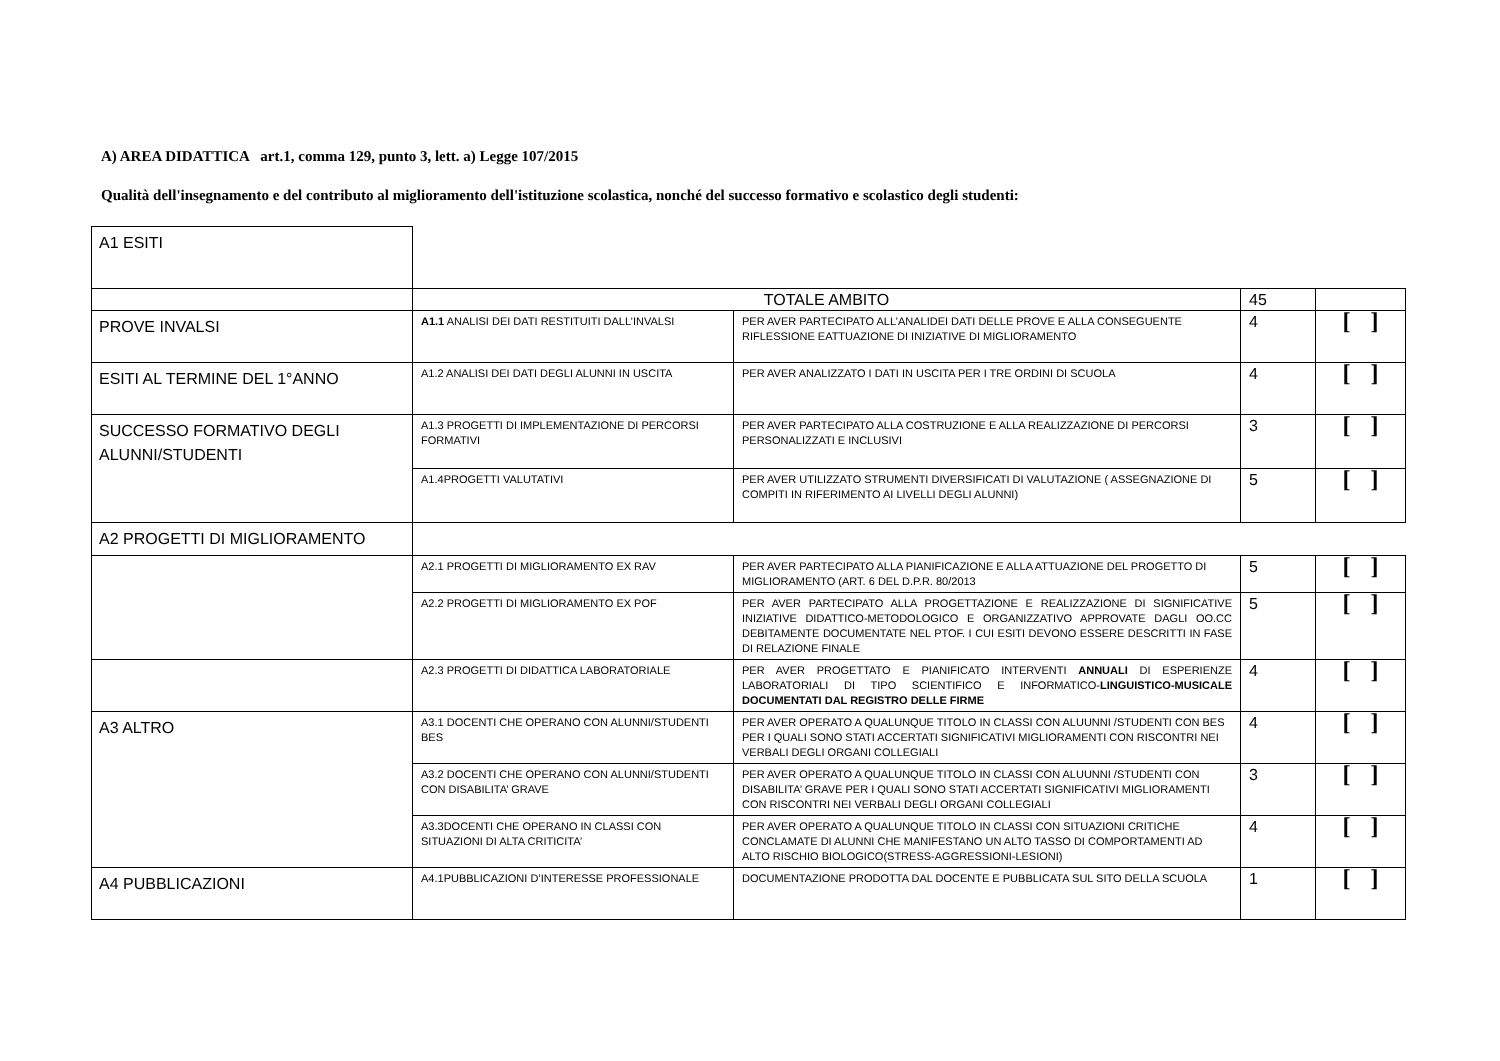A) AREA DIDATTICA art.1, comma 129, punto 3, lett. a) Legge 107/2015
Qualità dell'insegnamento e del contributo al miglioramento dell'istituzione scolastica, nonché del successo formativo e scolastico degli studenti:
| A1 ESITI | | | | |
| | TOTALE AMBITO | | 45 | |
| PROVE INVALSI | A1.1 ANALISI DEI DATI RESTITUITI DALL’INVALSI | PER AVER PARTECIPATO ALL’ANALIDEI DATI DELLE PROVE E ALLA CONSEGUENTE RIFLESSIONE EATTUAZIONE DI INIZIATIVE DI MIGLIORAMENTO | 4 | [ ] |
| ESITI AL TERMINE DEL 1°ANNO | A1.2 ANALISI DEI DATI DEGLI ALUNNI IN USCITA | PER AVER ANALIZZATO I DATI IN USCITA PER I TRE ORDINI DI SCUOLA | 4 | [ ] |
| SUCCESSO FORMATIVO DEGLI ALUNNI/STUDENTI | A1.3 PROGETTI DI IMPLEMENTAZIONE DI PERCORSI FORMATIVI | PER AVER PARTECIPATO ALLA COSTRUZIONE E ALLA REALIZZAZIONE DI PERCORSI PERSONALIZZATI E INCLUSIVI | 3 | [ ] |
| | A1.4PROGETTI VALUTATIVI | PER AVER UTILIZZATO STRUMENTI DIVERSIFICATI DI VALUTAZIONE ( ASSEGNAZIONE DI COMPITI IN RIFERIMENTO AI LIVELLI DEGLI ALUNNI) | 5 | [ ] |
| A2 PROGETTI DI MIGLIORAMENTO | | | | |
| | A2.1 PROGETTI DI MIGLIORAMENTO EX RAV | PER AVER PARTECIPATO ALLA PIANIFICAZIONE E ALLA ATTUAZIONE DEL PROGETTO DI MIGLIORAMENTO (ART. 6 DEL D.P.R. 80/2013 | 5 | [ ] |
| | A2.2 PROGETTI DI MIGLIORAMENTO EX POF | PER AVER PARTECIPATO ALLA PROGETTAZIONE E REALIZZAZIONE DI SIGNIFICATIVE INIZIATIVE DIDATTICO-METODOLOGICO E ORGANIZZATIVO APPROVATE DAGLI OO.CC DEBITAMENTE DOCUMENTATE NEL PTOF. I CUI ESITI DEVONO ESSERE DESCRITTI IN FASE DI RELAZIONE FINALE | 5 | [ ] |
| | A2.3 PROGETTI DI DIDATTICA LABORATORIALE | PER AVER PROGETTATO E PIANIFICATO INTERVENTI ANNUALI DI ESPERIENZE LABORATORIALI DI TIPO SCIENTIFICO E INFORMATICO- LINGUISTICO-MUSICALE DOCUMENTATI DAL REGISTRO DELLE FIRME | 4 | [ ] |
| A3 ALTRO | A3.1 DOCENTI CHE OPERANO CON ALUNNI/STUDENTI BES | PER AVER OPERATO A QUALUNQUE TITOLO IN CLASSI CON ALUUNNI /STUDENTI CON BES PER I QUALI SONO STATI ACCERTATI SIGNIFICATIVI MIGLIORAMENTI CON RISCONTRI NEI VERBALI DEGLI ORGANI COLLEGIALI | 4 | [ ] |
| | A3.2 DOCENTI CHE OPERANO CON ALUNNI/STUDENTI CON DISABILITA’ GRAVE | PER AVER OPERATO A QUALUNQUE TITOLO IN CLASSI CON ALUUNNI /STUDENTI CON DISABILITA’ GRAVE PER I QUALI SONO STATI ACCERTATI SIGNIFICATIVI MIGLIORAMENTI CON RISCONTRI NEI VERBALI DEGLI ORGANI COLLEGIALI | 3 | [ ] |
| | A3.3DOCENTI CHE OPERANO IN CLASSI CON SITUAZIONI DI ALTA CRITICITA’ | PER AVER OPERATO A QUALUNQUE TITOLO IN CLASSI CON SITUAZIONI CRITICHE CONCLAMATE DI ALUNNI CHE MANIFESTANO UN ALTO TASSO DI COMPORTAMENTI AD ALTO RISCHIO BIOLOGICO(STRESS-AGGRESSIONI-LESIONI) | 4 | [ ] |
| A4 PUBBLICAZIONI | A4.1PUBBLICAZIONI D’INTERESSE PROFESSIONALE | DOCUMENTAZIONE PRODOTTA DAL DOCENTE E PUBBLICATA SUL SITO DELLA SCUOLA | 1 | [ ] |